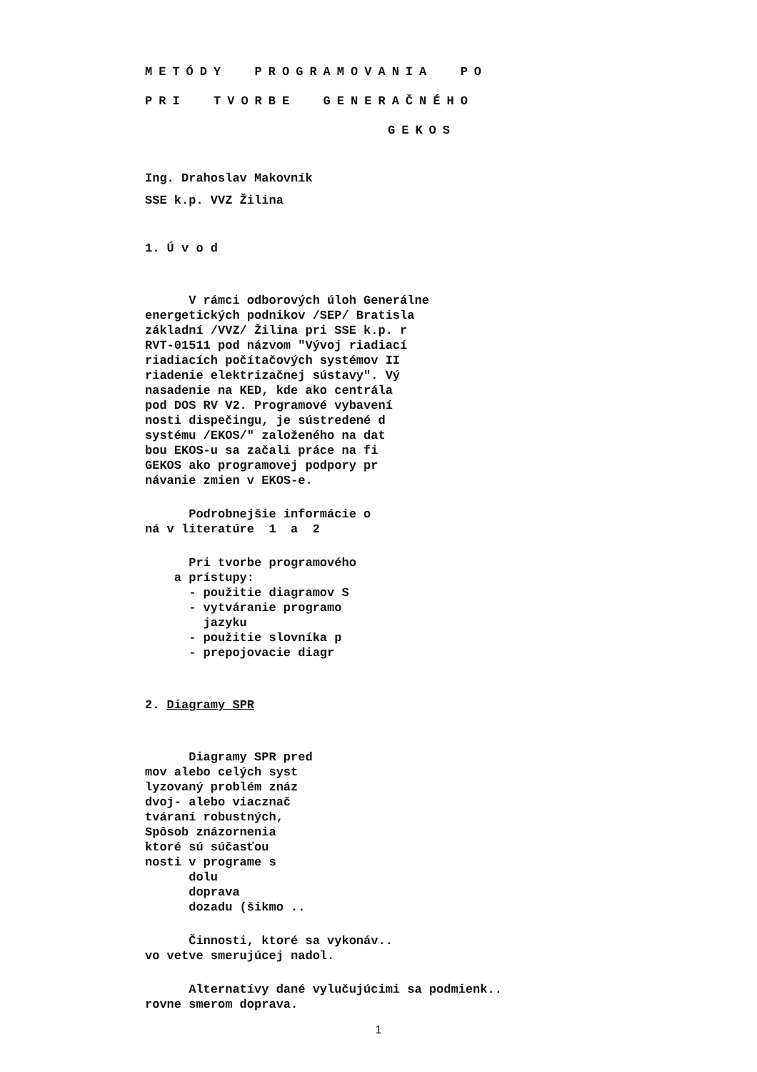METÓDY PROGRAMOVANIA PO
PRI TVORBE GENERAČNÉHO
GEKOS
Ing. Drahoslav Makovník
SSE k.p. VVZ Žilina
1. Ú v o d
V rámci odborových úloh Generálne
energetických podnikov /SEP/ Bratisla
základní /VVZ/ Žilina pri SSE k.p. r
RVT-01511 pod názvom "Vývoj riadiací
riadiacích počítačových systémov II
riadenie elektrizačnej sústavy". Vý
nasadenie na KED, kde ako centrála
pod DOS RV V2. Programové vybavení
nosti dispečingu, je sústredené d
systému /EKOS/" založeného na dat
bou EKOS-u sa začali práce na fi
GEKOS ako programovej podpory pr
návanie zmien v EKOS-e.
Podrobnejšie informácie o
ná v literatúre 1 a 2
Pri tvorbe programového
a prístupy:
- použitie diagramov S
- vytváranie programo
jazyku
- použitie slovníka p
- prepojovacie diagr
2. Diagramy SPR
Diagramy SPR pred
mov alebo celých syst
lyzovaný problém znáz
dvoj- alebo viacznač
tváraní robustných,
Spôsob znázornenia
ktoré sú súčasťou
nosti v programe s
dolu
doprava
dozadu (šikmo ..
Činnosti, ktoré sa vykonáv..
vo vetve smerujúcej nadol.
Alternatívy dané vylučujúcimi sa podmienk..
rovne smerom doprava.
1